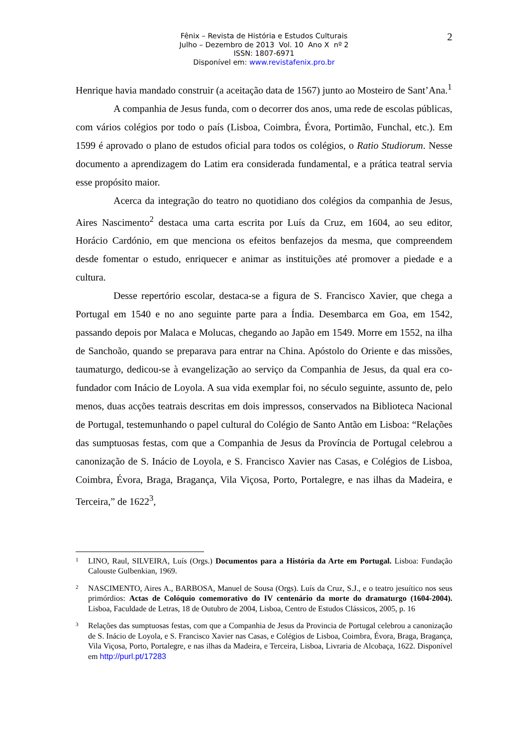2
Fênix – Revista de História e Estudos Culturais
Julho – Dezembro de 2013 Vol. 10 Ano X nº 2
ISSN: 1807-6971
Disponível em: www.revistafenix.pro.br
Henrique havia mandado construir (a aceitação data de 1567) junto ao Mosteiro de Sant’Ana.<sup>1</sup>
A companhia de Jesus funda, com o decorrer dos anos, uma rede de escolas públicas, com vários colégios por todo o país (Lisboa, Coimbra, Évora, Portimão, Funchal, etc.). Em 1599 é aprovado o plano de estudos oficial para todos os colégios, o Ratio Studiorum. Nesse documento a aprendizagem do Latim era considerada fundamental, e a prática teatral servia esse propósito maior.
Acerca da integração do teatro no quotidiano dos colégios da companhia de Jesus, Aires Nascimento<sup>2</sup> destaca uma carta escrita por Luís da Cruz, em 1604, ao seu editor, Horácio Cardónio, em que menciona os efeitos benfazejos da mesma, que compreendem desde fomentar o estudo, enriquecer e animar as instituições até promover a piedade e a cultura.
Desse repertório escolar, destaca-se a figura de S. Francisco Xavier, que chega a Portugal em 1540 e no ano seguinte parte para a Índia. Desembarca em Goa, em 1542, passando depois por Malaca e Molucas, chegando ao Japão em 1549. Morre em 1552, na ilha de Sanchoão, quando se preparava para entrar na China. Apóstolo do Oriente e das missões, taumaturgo, dedicou-se à evangelização ao serviço da Companhia de Jesus, da qual era co-fundador com Inácio de Loyola. A sua vida exemplar foi, no século seguinte, assunto de, pelo menos, duas acções teatrais descritas em dois impressos, conservados na Biblioteca Nacional de Portugal, testemunhando o papel cultural do Colégio de Santo Antão em Lisboa: “Relações das sumptuosas festas, com que a Companhia de Jesus da Província de Portugal celebrou a canonização de S. Inácio de Loyola, e S. Francisco Xavier nas Casas, e Colégios de Lisboa, Coimbra, Évora, Braga, Bragança, Vila Viçosa, Porto, Portalegre, e nas ilhas da Madeira, e Terceira,” de 1622<sup>3</sup>,
1
LINO, Raul, SILVEIRA, Luís (Orgs.) Documentos para a História da Arte em Portugal. Lisboa: Fundação Calouste Gulbenkian, 1969.
2
NASCIMENTO, Aires A., BARBOSA, Manuel de Sousa (Orgs). Luís da Cruz, S.J., e o teatro jesuítico nos seus primórdios: Actas de Colóquio comemorativo do IV centenário da morte do dramaturgo (1604-2004). Lisboa, Faculdade de Letras, 18 de Outubro de 2004, Lisboa, Centro de Estudos Clássicos, 2005, p. 16
3
Relações das sumptuosas festas, com que a Companhia de Jesus da Provincia de Portugal celebrou a canonização de S. Inácio de Loyola, e S. Francisco Xavier nas Casas, e Colégios de Lisboa, Coimbra, Évora, Braga, Bragança, Vila Viçosa, Porto, Portalegre, e nas ilhas da Madeira, e Terceira, Lisboa, Livraria de Alcobaça, 1622. Disponível em http://purl.pt/17283